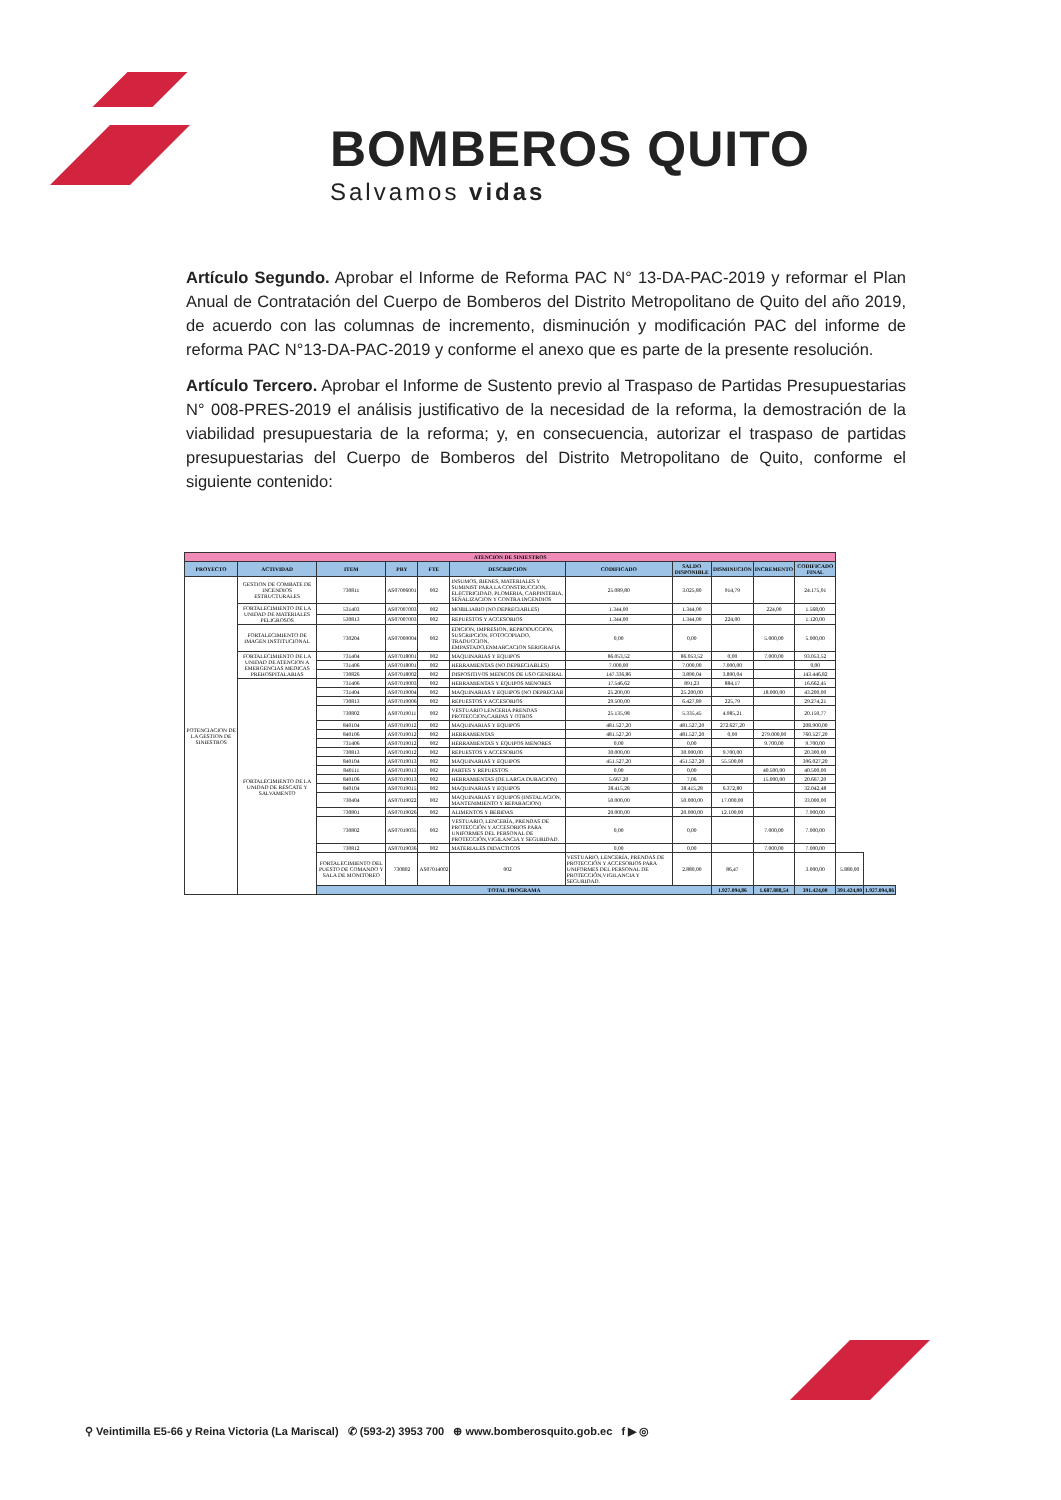BOMBEROS QUITO
Salvamos vidas
Artículo Segundo. Aprobar el Informe de Reforma PAC N° 13-DA-PAC-2019 y reformar el Plan Anual de Contratación del Cuerpo de Bomberos del Distrito Metropolitano de Quito del año 2019, de acuerdo con las columnas de incremento, disminución y modificación PAC del informe de reforma PAC N°13-DA-PAC-2019 y conforme el anexo que es parte de la presente resolución.
Artículo Tercero. Aprobar el Informe de Sustento previo al Traspaso de Partidas Presupuestarias N° 008-PRES-2019 el análisis justificativo de la necesidad de la reforma, la demostración de la viabilidad presupuestaria de la reforma; y, en consecuencia, autorizar el traspaso de partidas presupuestarias del Cuerpo de Bomberos del Distrito Metropolitano de Quito, conforme el siguiente contenido:
| ATENCION DE SINIESTROS | | | | | | | | | | | | |
| --- | --- | --- | --- | --- | --- | --- | --- | --- | --- | --- | --- | --- |
| PROYECTO | ACTIVIDAD | ITEM | PRY | FTE | DESCRIPCION | CODIFICADO | SALDO DISPONIBLE | DISMINUCION | INCREMENTO | CODIFICADO FINAL | | |
| POTENCIACION DE LA GESTION DE SINIESTROS | GESTION DE COMBATE DE INCENDIOS ESTRUCTURALES | 730811 | AS07006001 | 002 | INSUMOS, BIENES, MATERIALES Y SUMINIST PARA LA CONSTRUCCION, ELECTRICIDAD, PLOMERIA, CARPINTERIA, SEÑALIZACION Y CONTRA INCENDIOS | 25.089,80 | 3.025,80 | 914,79 | | 24.175,01 | | |
| | FORTALECIMIENTO DE LA UNIDAD DE MATERIALES PELIGROSOS | 531403 | AS07007003 | 002 | MOBILIARIO (NO DEPRECIABLES) | 1.344,00 | 1.344,00 | | 224,00 | 1.568,00 | | |
| | | 530813 | AS07007003 | 002 | REPUESTOS Y ACCESORIOS | 1.344,00 | 1.344,00 | 224,00 | | 1.120,00 | | |
| | FORTALECIMIENTO DE IMAGEN INSTITUCIONAL | 730204 | AS07009004 | 002 | EDICION, IMPRESION, REPRODUCCION, SUSCRIPCION, FOTOCOPIADO, TRADUCCION, EMPASTADO,ENMARCACION SERIGRAFIA | 0,00 | 0,00 | | 5.000,00 | 5.000,00 | | |
| | FORTALECIMIENTO DE LA UNIDAD DE ATENCION A EMERGENCIAS MEDICAS PREHOSPITALARIAS | 731404 | AS07018001 | 002 | MAQUINARIAS Y EQUIPOS | 86.053,52 | 86.053,52 | 0,00 | 7.000,00 | 93.053,52 | | |
| | | 731406 | AS07018001 | 002 | HERRAMIENTAS (NO DEPRECIABLES) | 7.000,00 | 7.000,00 | 7.000,00 | | 0,00 | | |
| | | 730826 | AS07018002 | 002 | DISPOSITIVOS MEDICOS DE USO GENERAL | 147.336,86 | 3.890,04 | 3.890,04 | | 143.446,82 | | |
| | FORTALECIMIENTO DE LA UNIDAD DE RESCATE Y SALVAMENTO | 731406 | AS07019003 | 002 | HERRAMIENTAS Y EQUIPOS MENORES | 17.546,62 | 891,23 | 884,17 | | 16.662,45 | | |
| | | 731404 | AS07019004 | 002 | MAQUINARIAS Y EQUIPOS (NO DEPRECIAB | 25.200,00 | 25.200,00 | | 18.000,00 | 43.200,00 | | |
| | | 730813 | AS07019006 | 002 | REPUESTOS Y ACCESORIOS | 29.500,00 | 6.427,89 | 225,79 | | 29.274,21 | | |
| | | 730802 | AS07019011 | 002 | VESTUARIO LENCERIA PRENDAS PROTECCION,CARPAS Y OTROS | 25.135,98 | 5.335,45 | 4.985,21 | | 20.150,77 | | |
| | | 840104 | AS07019012 | 002 | MAQUINARIAS Y EQUIPOS | 481.527,20 | 481.527,20 | 272.627,20 | | 208.900,00 | | |
| | | 840106 | AS07019012 | 002 | HERRAMIENTAS | 481.527,20 | 481.527,20 | 0,00 | 279.000,00 | 760.527,20 | | |
| | | 731406 | AS07019012 | 002 | HERRAMIENTAS Y EQUIPOS MENORES | 0,00 | 0,00 | | 9.700,00 | 9.700,00 | | |
| | | 730813 | AS07019012 | 002 | REPUESTOS Y ACCESORIOS | 30.000,00 | 30.000,00 | 9.700,00 | | 20.300,00 | | |
| | | 840104 | AS07019013 | 002 | MAQUINARIAS Y EQUIPOS | 451.527,20 | 451.527,20 | 55.500,00 | | 396.027,20 | | |
| | | 840111 | AS07019013 | 002 | PARTES Y REPUESTOS | 0,00 | 0,00 | | 40.500,00 | 40.500,00 | | |
| | | 840106 | AS07019013 | 002 | HERRAMIENTAS (DE LARGA DURACION) | 5.667,20 | 7,06 | | 15.000,00 | 20.667,20 | | |
| | | 840104 | AS07019015 | 002 | MAQUINARIAS Y EQUIPOS | 38.415,28 | 38.415,28 | 6.372,80 | | 32.042,48 | | |
| | | 730404 | AS07019022 | 002 | MAQUINARIAS Y EQUIPOS (INSTALACION, MANTENIMIENTO Y REPARACION) | 50.000,00 | 50.000,00 | 17.000,00 | | 33.000,00 | | |
| | | 730801 | AS07019026 | 002 | ALIMENTOS Y BEBIDAS | 20.000,00 | 20.000,00 | 12.100,00 | | 7.900,00 | | |
| | | 730802 | AS07019035 | 002 | VESTUARIO, LENCERÍA, PRENDAS DE PROTECCIÓN Y ACCESORIOS PARA UNIFORMES DEL PERSONAL DE PROTECCIÓN,VIGILANCIA Y SEGURIDAD. | 0,00 | 0,00 | | 7.000,00 | 7.000,00 | | |
| | | 730812 | AS07019036 | 002 | MATERIALES DIDACTICOS | 0,00 | 0,00 | | 7.000,00 | 7.000,00 | | |
| | | FORTALECIMIENTO DEL PUESTO DE COMANDO Y SALA DE MONITOREO | 730802 | AS07014002 | 002 | VESTUARIO, LENCERÍA, PRENDAS DE PROTECCIÓN Y ACCESORIOS PARA UNIFORMES DEL PERSONAL DE PROTECCIÓN,VIGILANCIA Y SEGURIDAD. | 2.880,00 | 86,47 | | 3.000,00 | 5.880,00 | |
| | | TOTAL PROGRAMA | | | | | | 1.927.094,86 | 1.687.888,54 | 391.424,00 | 391.424,00 | 1.927.094,86 |
⚲ Veintimilla E5-66 y Reina Victoria (La Mariscal) ✆ (593-2) 3953 700 ⊕ www.bomberosquito.gob.ec f ▶ ◎